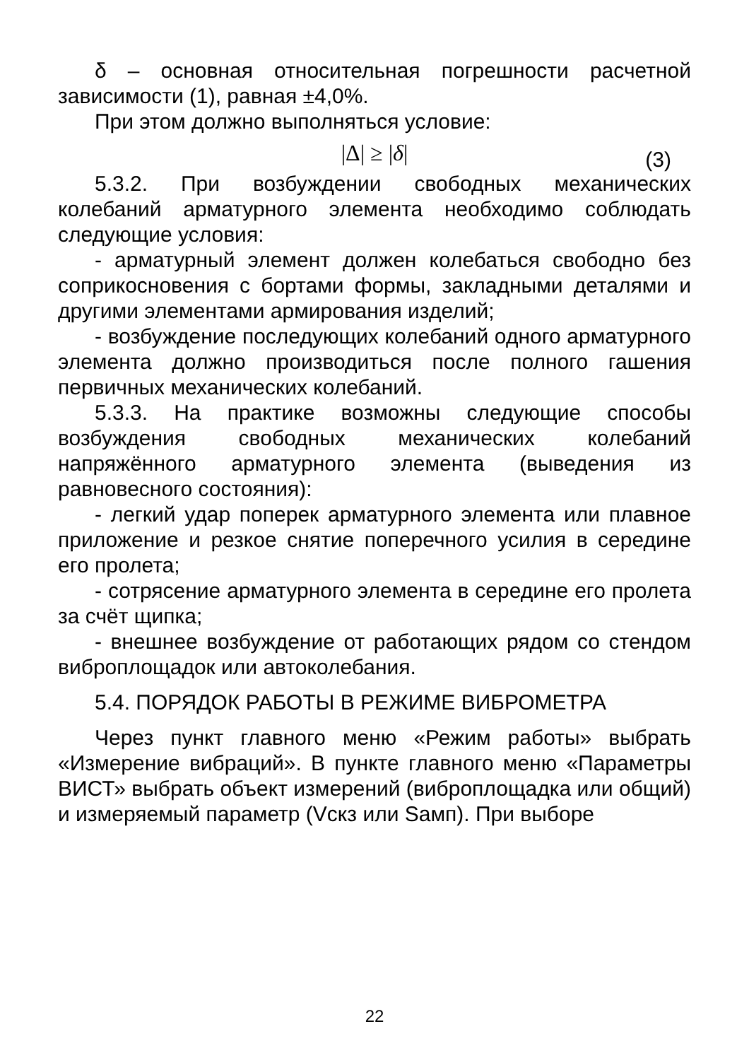δ – основная относительная погрешности расчетной зависимости (1), равная ±4,0%.
При этом должно выполняться условие:
|Δ| ≥ |δ| (3)
5.3.2. При возбуждении свободных механических колебаний арматурного элемента необходимо соблюдать следующие условия:
- арматурный элемент должен колебаться свободно без соприкосновения с бортами формы, закладными деталями и другими элементами армирования изделий;
- возбуждение последующих колебаний одного арматурного элемента должно производиться после полного гашения первичных механических колебаний.
5.3.3. На практике возможны следующие способы возбуждения свободных механических колебаний напряжённого арматурного элемента (выведения из равновесного состояния):
- легкий удар поперек арматурного элемента или плавное приложение и резкое снятие поперечного усилия в середине его пролета;
- сотрясение арматурного элемента в середине его пролета за счёт щипка;
- внешнее возбуждение от работающих рядом со стендом виброплощадок или автоколебания.
5.4. ПОРЯДОК РАБОТЫ В РЕЖИМЕ ВИБРОМЕТРА
Через пункт главного меню «Режим работы» выбрать «Измерение вибраций». В пункте главного меню «Параметры ВИСТ» выбрать объект измерений (виброплощадка или общий) и измеряемый параметр (Vскз или Sамп). При выборе
22